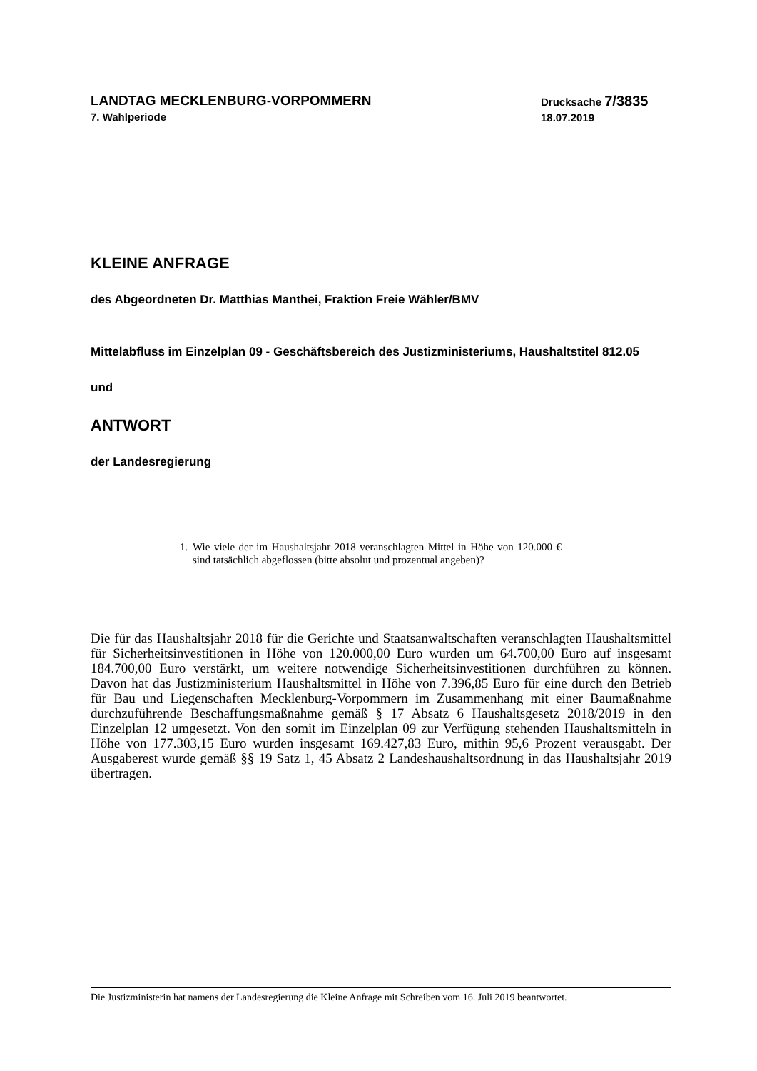LANDTAG MECKLENBURG-VORPOMMERN
7. Wahlperiode
Drucksache 7/3835
18.07.2019
KLEINE ANFRAGE
des Abgeordneten Dr. Matthias Manthei, Fraktion Freie Wähler/BMV
Mittelabfluss im Einzelplan 09 - Geschäftsbereich des Justizministeriums, Haushaltstitel 812.05
und
ANTWORT
der Landesregierung
1. Wie viele der im Haushaltsjahr 2018 veranschlagten Mittel in Höhe von 120.000 € sind tatsächlich abgeflossen (bitte absolut und prozentual angeben)?
Die für das Haushaltsjahr 2018 für die Gerichte und Staatsanwaltschaften veranschlagten Haushaltsmittel für Sicherheitsinvestitionen in Höhe von 120.000,00 Euro wurden um 64.700,00 Euro auf insgesamt 184.700,00 Euro verstärkt, um weitere notwendige Sicherheitsinvestitionen durchführen zu können. Davon hat das Justizministerium Haushaltsmittel in Höhe von 7.396,85 Euro für eine durch den Betrieb für Bau und Liegenschaften Mecklenburg-Vorpommern im Zusammenhang mit einer Baumaßnahme durchzuführende Beschaffungsmaßnahme gemäß § 17 Absatz 6 Haushaltsgesetz 2018/2019 in den Einzelplan 12 umgesetzt. Von den somit im Einzelplan 09 zur Verfügung stehenden Haushaltsmitteln in Höhe von 177.303,15 Euro wurden insgesamt 169.427,83 Euro, mithin 95,6 Prozent verausgabt. Der Ausgaberest wurde gemäß §§ 19 Satz 1, 45 Absatz 2 Landeshaushaltsordnung in das Haushaltsjahr 2019 übertragen.
Die Justizministerin hat namens der Landesregierung die Kleine Anfrage mit Schreiben vom 16. Juli 2019 beantwortet.